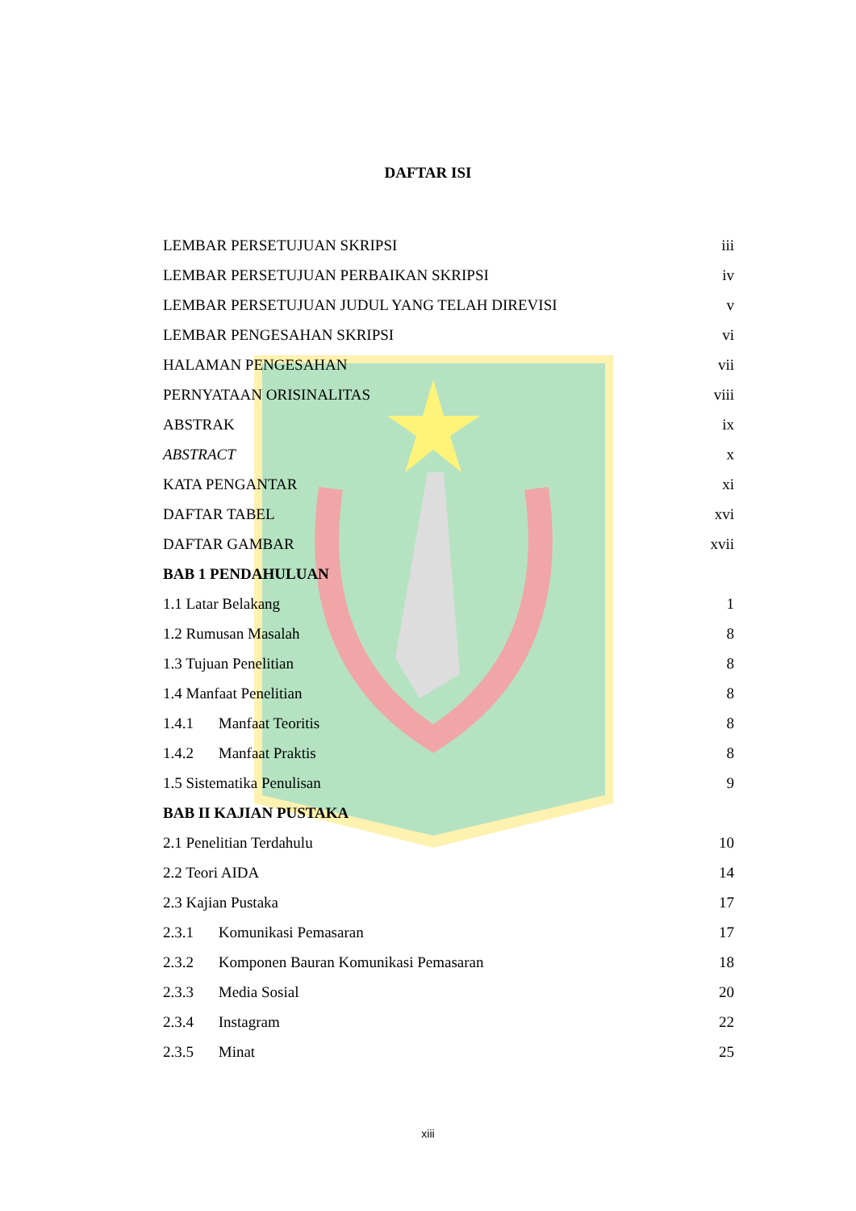DAFTAR ISI
| LEMBAR PERSETUJUAN SKRIPSI | iii |
| LEMBAR PERSETUJUAN PERBAIKAN SKRIPSI | iv |
| LEMBAR PERSETUJUAN JUDUL YANG TELAH DIREVISI | v |
| LEMBAR PENGESAHAN SKRIPSI | vi |
| HALAMAN PENGESAHAN | vii |
| PERNYATAAN ORISINALITAS | viii |
| ABSTRAK | ix |
| ABSTRACT | x |
| KATA PENGANTAR | xi |
| DAFTAR TABEL | xvi |
| DAFTAR GAMBAR | xvii |
| BAB 1 PENDAHULUAN | |
| 1.1 Latar Belakang | 1 |
| 1.2 Rumusan Masalah | 8 |
| 1.3 Tujuan Penelitian | 8 |
| 1.4 Manfaat Penelitian | 8 |
| 1.4.1 Manfaat Teoritis | 8 |
| 1.4.2 Manfaat Praktis | 8 |
| 1.5 Sistematika Penulisan | 9 |
| BAB II KAJIAN PUSTAKA | |
| 2.1 Penelitian Terdahulu | 10 |
| 2.2 Teori AIDA | 14 |
| 2.3 Kajian Pustaka | 17 |
| 2.3.1 Komunikasi Pemasaran | 17 |
| 2.3.2 Komponen Bauran Komunikasi Pemasaran | 18 |
| 2.3.3 Media Sosial | 20 |
| 2.3.4 Instagram | 22 |
| 2.3.5 Minat | 25 |
xiii